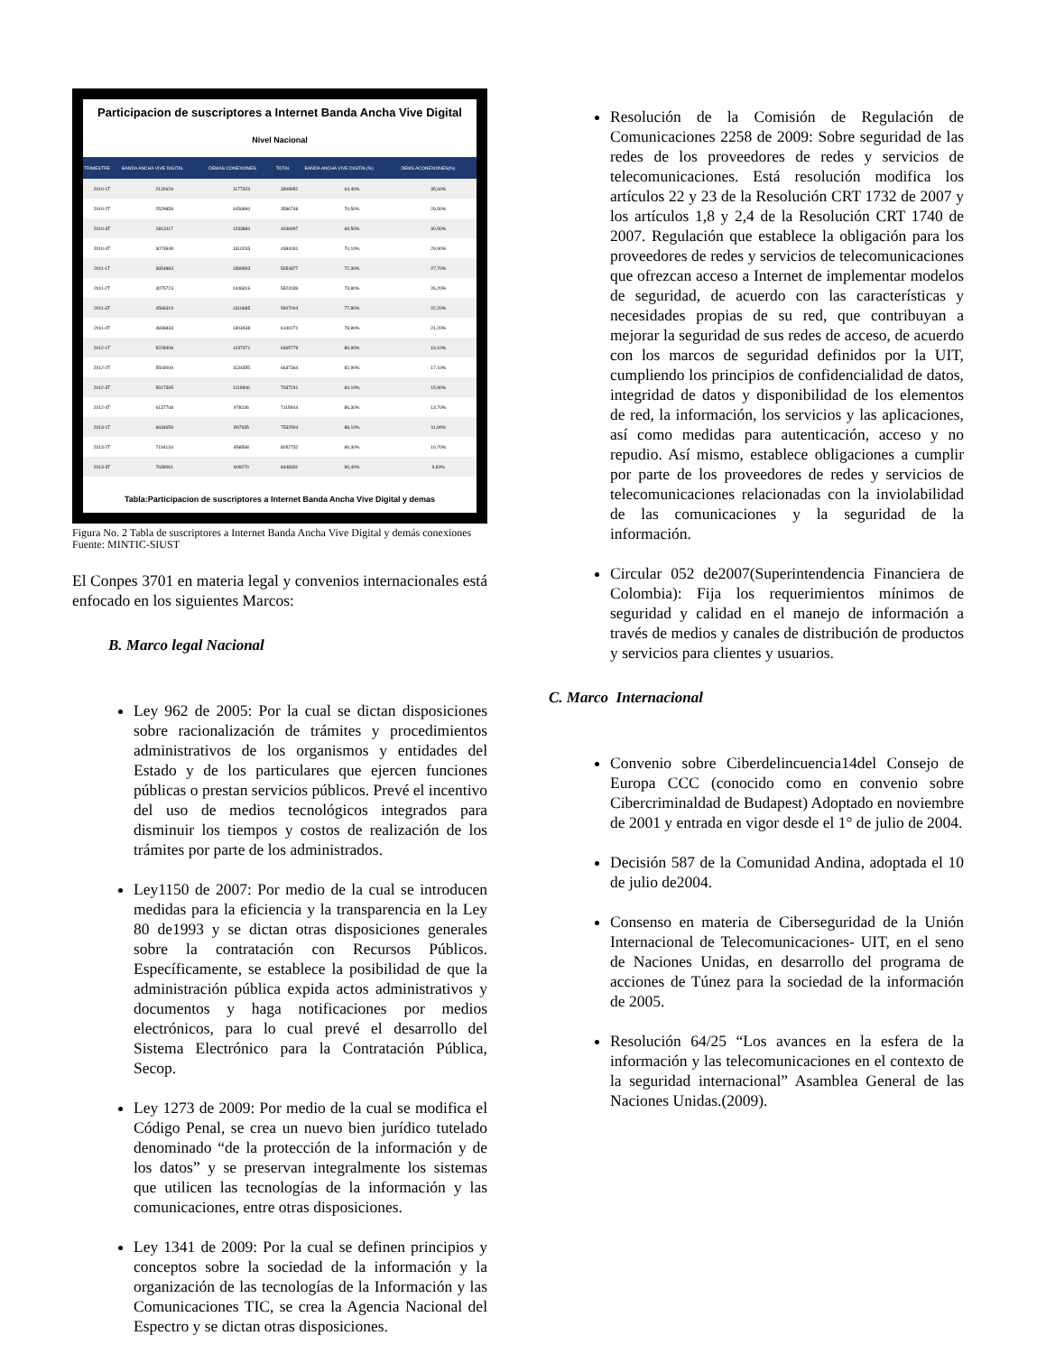Participacion de suscriptores a Internet Banda Ancha Vive Digital
Nivel Nacional
| TRIMESTRE | BANDA ANCHA VIVE DIGITAL | DEMAS CONEXIONES | TOTAL | BANDA ANCHA VIVE DIGITAL(%) | DEMS ACONEXIONES(%) |
| --- | --- | --- | --- | --- | --- |
| 2010-1T | 2132629 | 1177323 | 3309952 | 64,40% | 35,60% |
| 2010-2T | 2529858 | 1056890 | 3586748 | 70,50% | 29,50% |
| 2010-3T | 2813117 | 1233880 | 4046997 | 69,50% | 30,50% |
| 2010-4T | 3073948 | 1310233 | 4384181 | 70,10% | 29,90% |
| 2011-1T | 3654884 | 1399993 | 5054877 | 72,30% | 27,70% |
| 2011-2T | 4075723 | 1446316 | 5522039 | 73,80% | 26,20% |
| 2011-3T | 4596319 | 1310685 | 5907004 | 77,80% | 22,20% |
| 2011-4T | 4836833 | 1303438 | 6140271 | 78,80% | 21,20% |
| 2012-1T | 5228408 | 1237371 | 6465779 | 80,90% | 19,10% |
| 2012-2T | 5503009 | 1134355 | 6637364 | 82,90% | 17,10% |
| 2012-3T | 5917395 | 1119846 | 7037241 | 84,10% | 15,90% |
| 2012-4T | 6137708 | 978236 | 7115944 | 86,30% | 13,70% |
| 2013-1T | 6634659 | 897935 | 7532594 | 88,10% | 11,90% |
| 2013-2T | 7194134 | 858598 | 8052732 | 89,30% | 10,70% |
| 2013-3T | 7639061 | 809270 | 8448331 | 90,40% | 9,60% |
Tabla:Participacion de suscriptores a Internet Banda Ancha Vive Digital y demas
Figura No. 2 Tabla de suscriptores a Internet Banda Ancha Vive Digital y demás conexiones
Fuente: MINTIC-SIUST
El Conpes 3701 en materia legal y convenios internacionales está enfocado en los siguientes Marcos:
B. Marco legal Nacional
Ley 962 de 2005: Por la cual se dictan disposiciones sobre racionalización de trámites y procedimientos administrativos de los organismos y entidades del Estado y de los particulares que ejercen funciones públicas o prestan servicios públicos. Prevé el incentivo del uso de medios tecnológicos integrados para disminuir los tiempos y costos de realización de los trámites por parte de los administrados.
Ley1150 de 2007: Por medio de la cual se introducen medidas para la eficiencia y la transparencia en la Ley 80 de1993 y se dictan otras disposiciones generales sobre la contratación con Recursos Públicos. Específicamente, se establece la posibilidad de que la administración pública expida actos administrativos y documentos y haga notificaciones por medios electrónicos, para lo cual prevé el desarrollo del Sistema Electrónico para la Contratación Pública, Secop.
Ley 1273 de 2009: Por medio de la cual se modifica el Código Penal, se crea un nuevo bien jurídico tutelado denominado “de la protección de la información y de los datos” y se preservan integralmente los sistemas que utilicen las tecnologías de la información y las comunicaciones, entre otras disposiciones.
Ley 1341 de 2009: Por la cual se definen principios y conceptos sobre la sociedad de la información y la organización de las tecnologías de la Información y las Comunicaciones TIC, se crea la Agencia Nacional del Espectro y se dictan otras disposiciones.
Resolución de la Comisión de Regulación de Comunicaciones 2258 de 2009: Sobre seguridad de las redes de los proveedores de redes y servicios de telecomunicaciones. Está resolución modifica los artículos 22 y 23 de la Resolución CRT 1732 de 2007 y los artículos 1,8 y 2,4 de la Resolución CRT 1740 de 2007. Regulación que establece la obligación para los proveedores de redes y servicios de telecomunicaciones que ofrezcan acceso a Internet de implementar modelos de seguridad, de acuerdo con las características y necesidades propias de su red, que contribuyan a mejorar la seguridad de sus redes de acceso, de acuerdo con los marcos de seguridad definidos por la UIT, cumpliendo los principios de confidencialidad de datos, integridad de datos y disponibilidad de los elementos de red, la información, los servicios y las aplicaciones, así como medidas para autenticación, acceso y no repudio. Así mismo, establece obligaciones a cumplir por parte de los proveedores de redes y servicios de telecomunicaciones relacionadas con la inviolabilidad de las comunicaciones y la seguridad de la información.
Circular 052 de2007(Superintendencia Financiera de Colombia): Fija los requerimientos mínimos de seguridad y calidad en el manejo de información a través de medios y canales de distribución de productos y servicios para clientes y usuarios.
C. Marco Internacional
Convenio sobre Ciberdelincuencia14del Consejo de Europa CCC (conocido como en convenio sobre Cibercriminaldad de Budapest) Adoptado en noviembre de 2001 y entrada en vigor desde el 1° de julio de 2004.
Decisión 587 de la Comunidad Andina, adoptada el 10 de julio de2004.
Consenso en materia de Ciberseguridad de la Unión Internacional de Telecomunicaciones- UIT, en el seno de Naciones Unidas, en desarrollo del programa de acciones de Túnez para la sociedad de la información de 2005.
Resolución 64/25 “Los avances en la esfera de la información y las telecomunicaciones en el contexto de la seguridad internacional” Asamblea General de las Naciones Unidas.(2009).